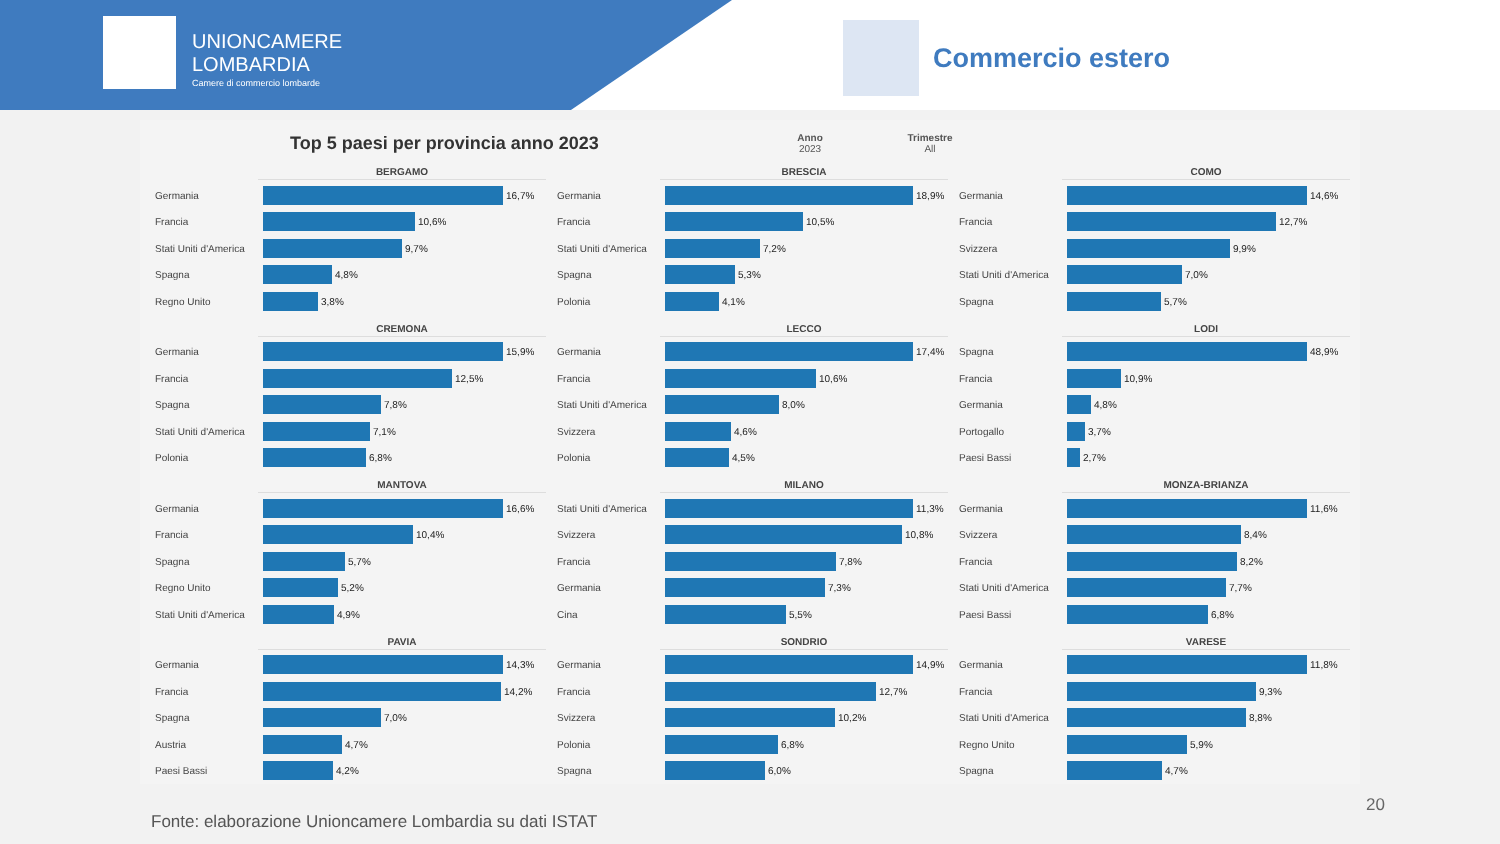UNIONCAMERE
LOMBARDIA
Camere di commercio lombarde
Commercio estero
Top 5 paesi per provincia anno 2023
Anno
2023
Trimestre
All
BERGAMO
Germania 16,7%
Francia 10,6%
Stati Uniti d'America
9,7%
Spagna 4,8%
Regno Unito 3,8%
BRESCIA
Germania 18,9%
Francia 10,5%
Stati Uniti d'America
7,2%
Spagna 5,3%
Polonia 4,1%
COMO
Germania 14,6%
Francia 12,7%
Svizzera 9,9%
Stati Uniti d'America
7,0%
Spagna 5,7%
CREMONA
Germania 15,9%
Francia 12,5%
Spagna 7,8%
Stati Uniti d'America
7,1%
Polonia 6,8%
LECCO
Germania 17,4%
Francia 10,6%
Stati Uniti d'America
8,0%
Svizzera 4,6%
Polonia 4,5%
LODI
Spagna 48,9%
Francia 10,9%
Germania 4,8%
Portogallo 3,7%
Paesi Bassi 2,7%
MANTOVA
Germania 16,6%
Francia 10,4%
Spagna 5,7%
Regno Unito 5,2%
Stati Uniti d'America
4,9%
MILANO
Stati Uniti d'America
11,3%
Svizzera 10,8%
Francia 7,8%
Germania 7,3%
Cina 5,5%
MONZA-BRIANZA
Germania 11,6%
Svizzera 8,4%
Francia 8,2%
Stati Uniti d'America
7,7%
Paesi Bassi 6,8%
PAVIA
Germania 14,3%
Francia 14,2%
Spagna 7,0%
Austria 4,7%
Paesi Bassi 4,2%
SONDRIO
Germania 14,9%
Francia 12,7%
Svizzera 10,2%
Polonia 6,8%
Spagna 6,0%
VARESE
Germania 11,8%
Francia 9,3%
Stati Uniti d'America
8,8%
Regno Unito 5,9%
Spagna 4,7%
20
Fonte: elaborazione Unioncamere Lombardia su dati ISTAT